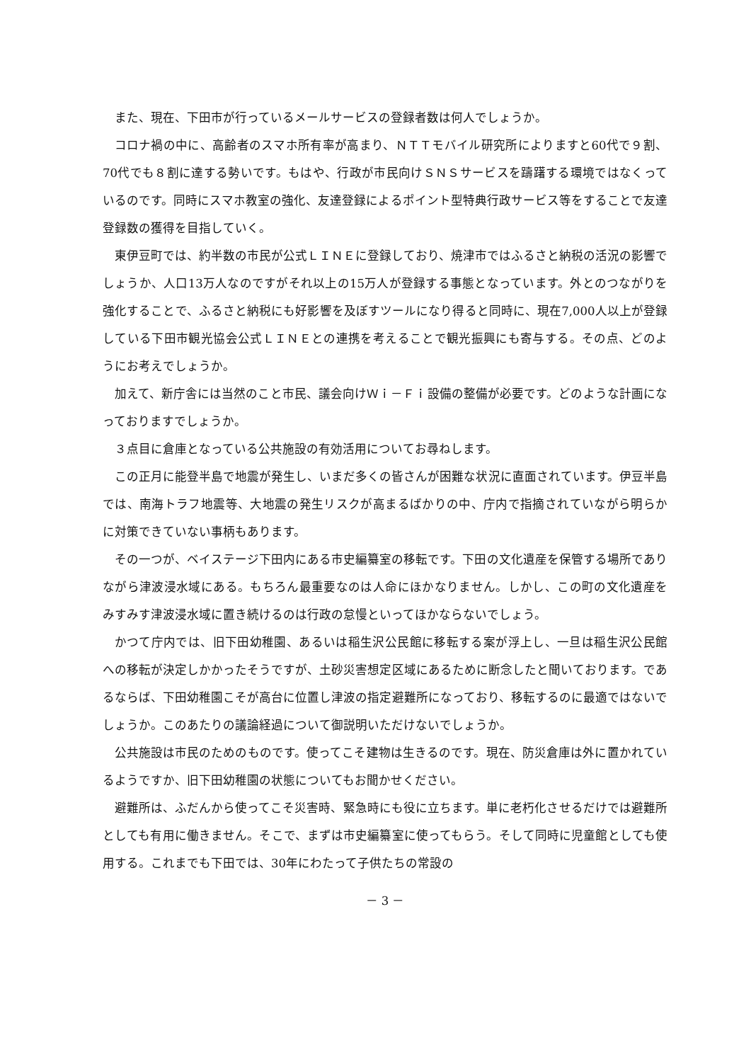また、現在、下田市が行っているメールサービスの登録者数は何人でしょうか。
コロナ禍の中に、高齢者のスマホ所有率が高まり、ＮＴＴモバイル研究所によりますと60代で９割、70代でも８割に達する勢いです。もはや、行政が市民向けＳＮＳサービスを躊躇する環境ではなくっているのです。同時にスマホ教室の強化、友達登録によるポイント型特典行政サービス等をすることで友達登録数の獲得を目指していく。
東伊豆町では、約半数の市民が公式ＬＩＮＥに登録しており、焼津市ではふるさと納税の活況の影響でしょうか、人口13万人なのですがそれ以上の15万人が登録する事態となっています。外とのつながりを強化することで、ふるさと納税にも好影響を及ぼすツールになり得ると同時に、現在7,000人以上が登録している下田市観光協会公式ＬＩＮＥとの連携を考えることで観光振興にも寄与する。その点、どのようにお考えでしょうか。
加えて、新庁舎には当然のこと市民、議会向けＷｉ－Ｆｉ設備の整備が必要です。どのような計画になっておりますでしょうか。
３点目に倉庫となっている公共施設の有効活用についてお尋ねします。
この正月に能登半島で地震が発生し、いまだ多くの皆さんが困難な状況に直面されています。伊豆半島では、南海トラフ地震等、大地震の発生リスクが高まるばかりの中、庁内で指摘されていながら明らかに対策できていない事柄もあります。
その一つが、ベイステージ下田内にある市史編纂室の移転です。下田の文化遺産を保管する場所でありながら津波浸水域にある。もちろん最重要なのは人命にほかなりません。しかし、この町の文化遺産をみすみす津波浸水域に置き続けるのは行政の怠慢といってほかならないでしょう。
かつて庁内では、旧下田幼稚園、あるいは稲生沢公民館に移転する案が浮上し、一旦は稲生沢公民館への移転が決定しかかったそうですが、土砂災害想定区域にあるために断念したと聞いております。であるならば、下田幼稚園こそが高台に位置し津波の指定避難所になっており、移転するのに最適ではないでしょうか。このあたりの議論経過について御説明いただけないでしょうか。
公共施設は市民のためのものです。使ってこそ建物は生きるのです。現在、防災倉庫は外に置かれているようですか、旧下田幼稚園の状態についてもお聞かせください。
避難所は、ふだんから使ってこそ災害時、緊急時にも役に立ちます。単に老朽化させるだけでは避難所としても有用に働きません。そこで、まずは市史編纂室に使ってもらう。そして同時に児童館としても使用する。これまでも下田では、30年にわたって子供たちの常設の
－ 3 －